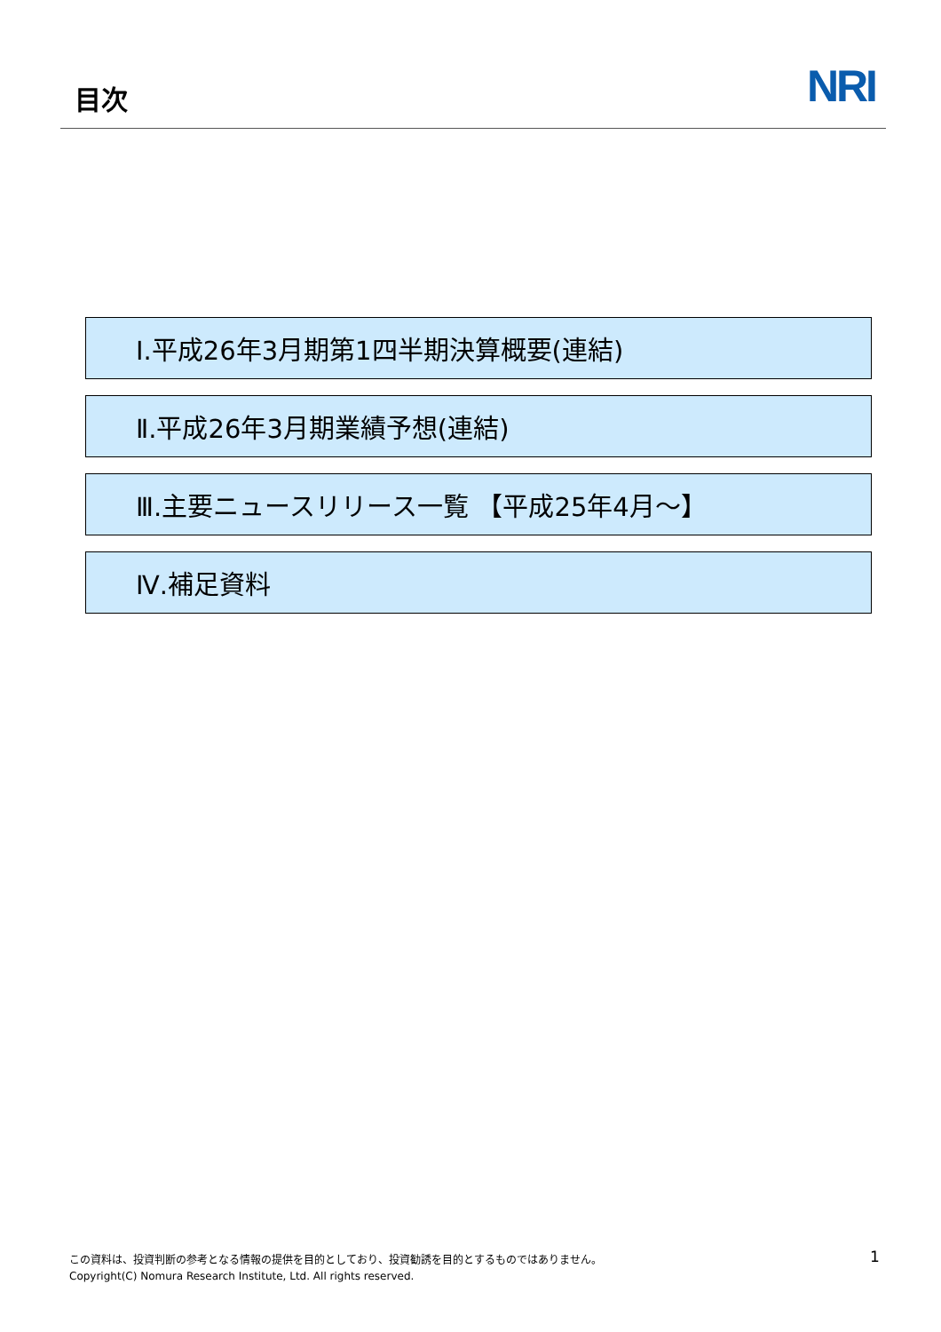目次
NRI
Ⅰ.平成26年3月期第1四半期決算概要(連結)
Ⅱ.平成26年3月期業績予想(連結)
Ⅲ.主要ニュースリリース一覧 【平成25年4月～】
Ⅳ.補足資料
この資料は、投資判断の参考となる情報の提供を目的としており、投資勧誘を目的とするものではありません。
Copyright(C) Nomura Research Institute, Ltd. All rights reserved.
1